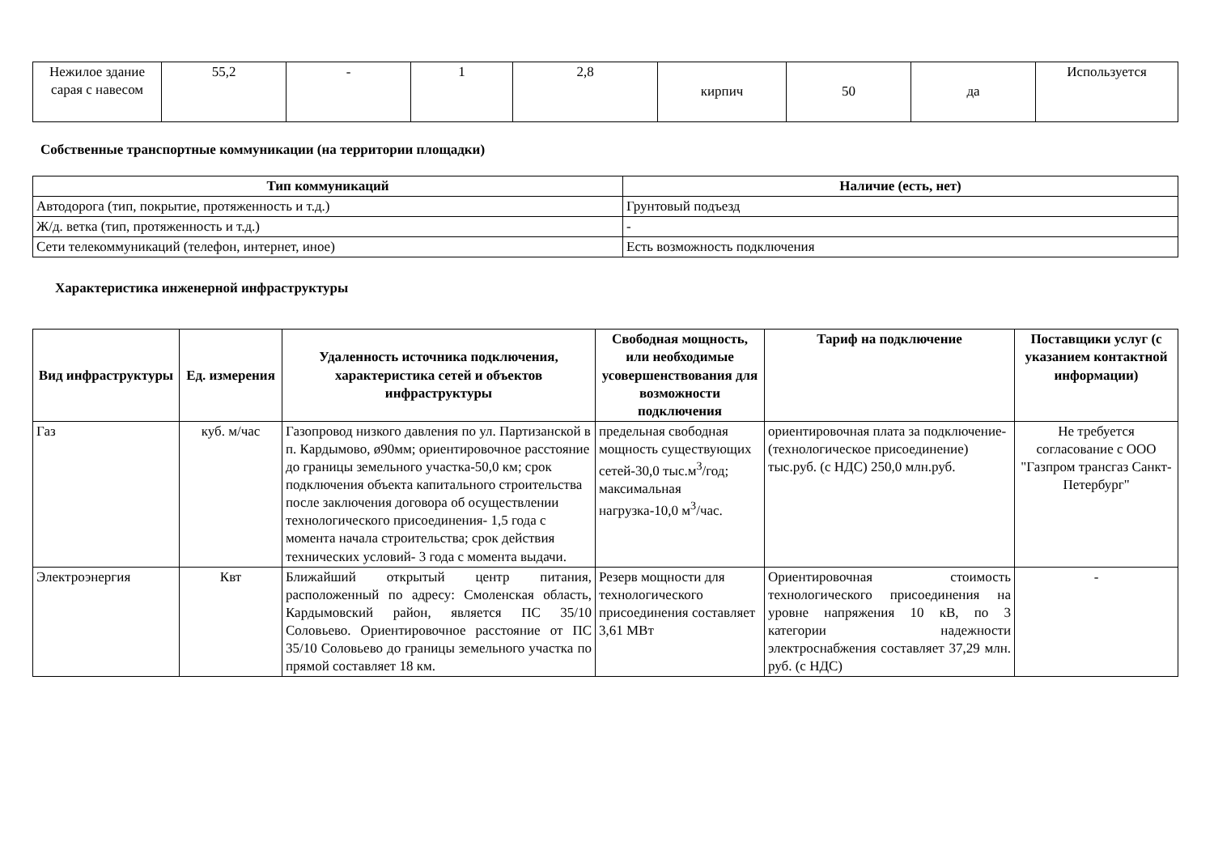| Нежилое здание сарая с навесом | 55,2 | - | 1 | 2,8 | кирпич | 50 | да | Используется |
Собственные транспортные коммуникации (на территории площадки)
| Тип коммуникаций | Наличие (есть, нет) |
| --- | --- |
| Автодорога (тип, покрытие, протяженность и т.д.) | Грунтовый подъезд |
| Ж/д. ветка (тип, протяженность и т.д.) | - |
| Сети телекоммуникаций (телефон, интернет, иное) | Есть возможность подключения |
Характеристика инженерной инфраструктуры
| Вид инфраструктуры | Ед. измерения | Удаленность источника подключения, характеристика сетей и объектов инфраструктуры | Свободная мощность, или необходимые усовершенствования для возможности подключения | Тариф на подключение | Поставщики услуг (с указанием контактной информации) |
| --- | --- | --- | --- | --- | --- |
| Газ | куб. м/час | Газопровод низкого давления по ул. Партизанской в п. Кардымово, ø90мм; ориентировочное расстояние до границы земельного участка-50,0 км; срок подключения объекта капитального строительства после заключения договора об осуществлении технологического присоединения- 1,5 года с момента начала строительства; срок действия технических условий- 3 года с момента выдачи. | предельная свободная мощность существующих сетей-30,0 тыс.м<sup>3</sup>/год; максимальная нагрузка-10,0 м<sup>3</sup>/час. | ориентировочная плата за подключение-(технологическое присоединение) тыс.руб. (с НДС) 250,0 млн.руб. | Не требуется согласование с ООО "Газпром трансгаз Санкт-Петербург" |
| Электроэнергия | Квт | Ближайший открытый центр питания, расположенный по адресу: Смоленская область, Кардымовский район, является ПС 35/10 Соловьево. Ориентировочное расстояние от ПС 35/10 Соловьево до границы земельного участка по прямой составляет 18 км. | Резерв мощности для технологического присоединения составляет 3,61 МВт | Ориентировочная стоимость технологического присоединения на уровне напряжения 10 кВ, по 3 категории надежности электроснабжения составляет 37,29 млн. руб. (с НДС) | - |